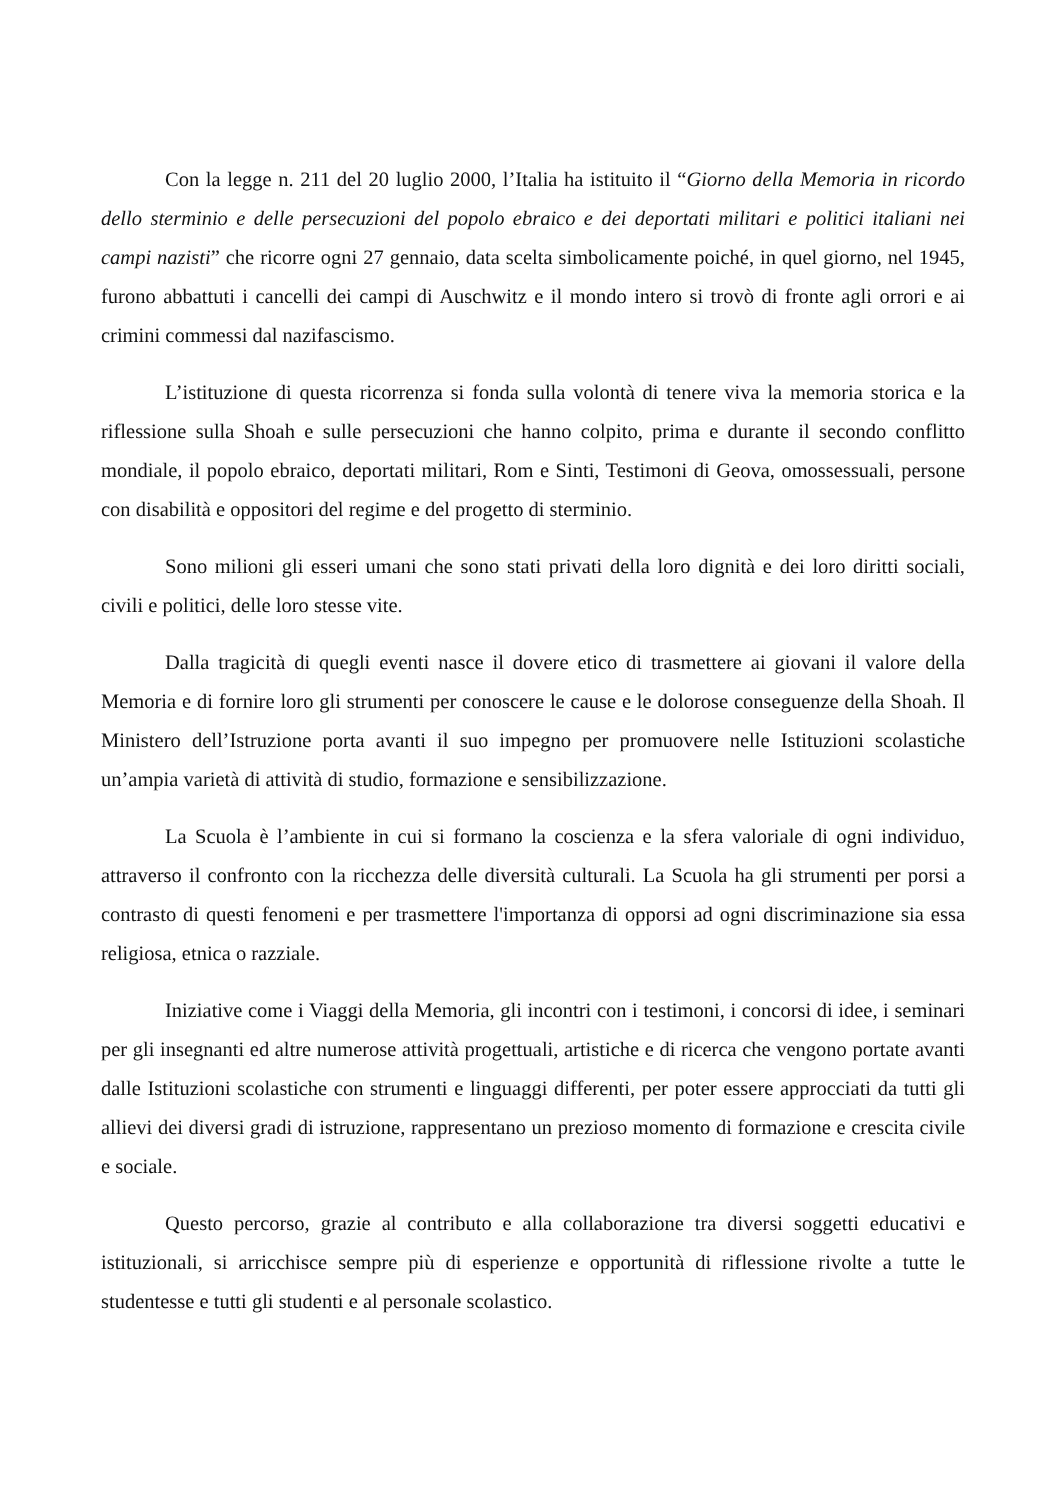Con la legge n. 211 del 20 luglio 2000, l’Italia ha istituito il “Giorno della Memoria in ricordo dello sterminio e delle persecuzioni del popolo ebraico e dei deportati militari e politici italiani nei campi nazisti” che ricorre ogni 27 gennaio, data scelta simbolicamente poiché, in quel giorno, nel 1945, furono abbattuti i cancelli dei campi di Auschwitz e il mondo intero si trovò di fronte agli orrori e ai crimini commessi dal nazifascismo.
L’istituzione di questa ricorrenza si fonda sulla volontà di tenere viva la memoria storica e la riflessione sulla Shoah e sulle persecuzioni che hanno colpito, prima e durante il secondo conflitto mondiale, il popolo ebraico, deportati militari, Rom e Sinti, Testimoni di Geova, omossessuali, persone con disabilità e oppositori del regime e del progetto di sterminio.
Sono milioni gli esseri umani che sono stati privati della loro dignità e dei loro diritti sociali, civili e politici, delle loro stesse vite.
Dalla tragicità di quegli eventi nasce il dovere etico di trasmettere ai giovani il valore della Memoria e di fornire loro gli strumenti per conoscere le cause e le dolorose conseguenze della Shoah. Il Ministero dell’Istruzione porta avanti il suo impegno per promuovere nelle Istituzioni scolastiche un’ampia varietà di attività di studio, formazione e sensibilizzazione.
La Scuola è l’ambiente in cui si formano la coscienza e la sfera valoriale di ogni individuo, attraverso il confronto con la ricchezza delle diversità culturali. La Scuola ha gli strumenti per porsi a contrasto di questi fenomeni e per trasmettere l'importanza di opporsi ad ogni discriminazione sia essa religiosa, etnica o razziale.
Iniziative come i Viaggi della Memoria, gli incontri con i testimoni, i concorsi di idee, i seminari per gli insegnanti ed altre numerose attività progettuali, artistiche e di ricerca che vengono portate avanti dalle Istituzioni scolastiche con strumenti e linguaggi differenti, per poter essere approcciati da tutti gli allievi dei diversi gradi di istruzione, rappresentano un prezioso momento di formazione e crescita civile e sociale.
Questo percorso, grazie al contributo e alla collaborazione tra diversi soggetti educativi e istituzionali, si arricchisce sempre più di esperienze e opportunità di riflessione rivolte a tutte le studentesse e tutti gli studenti e al personale scolastico.